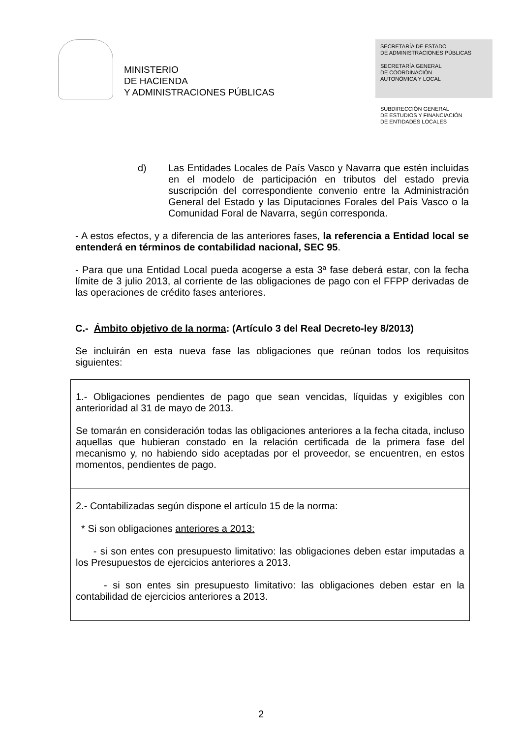MINISTERIO
DE HACIENDA
Y ADMINISTRACIONES PÚBLICAS
SECRETARÍA DE ESTADO
DE ADMINISTRACIONES PÚBLICAS
SECRETARÍA GENERAL
DE COORDINACIÓN
AUTONÓMICA Y LOCAL
SUBDIRECCIÓN GENERAL
DE ESTUDIOS Y FINANCIACIÓN
DE ENTIDADES LOCALES
d) Las Entidades Locales de País Vasco y Navarra que estén incluidas en el modelo de participación en tributos del estado previa suscripción del correspondiente convenio entre la Administración General del Estado y las Diputaciones Forales del País Vasco o la Comunidad Foral de Navarra, según corresponda.
- A estos efectos, y a diferencia de las anteriores fases, la referencia a Entidad local se entenderá en términos de contabilidad nacional, SEC 95.
- Para que una Entidad Local pueda acogerse a esta 3ª fase deberá estar, con la fecha límite de 3 julio 2013, al corriente de las obligaciones de pago con el FFPP derivadas de las operaciones de crédito fases anteriores.
C.- Ámbito objetivo de la norma: (Artículo 3 del Real Decreto-ley 8/2013)
Se incluirán en esta nueva fase las obligaciones que reúnan todos los requisitos siguientes:
| 1.- Obligaciones pendientes de pago que sean vencidas, líquidas y exigibles con anterioridad al 31 de mayo de 2013. Se tomarán en consideración todas las obligaciones anteriores a la fecha citada, incluso aquellas que hubieran constado en la relación certificada de la primera fase del mecanismo y, no habiendo sido aceptadas por el proveedor, se encuentren, en estos momentos, pendientes de pago. |
| 2.- Contabilizadas según dispone el artículo 15 de la norma: * Si son obligaciones anteriores a 2013: - si son entes con presupuesto limitativo: las obligaciones deben estar imputadas a los Presupuestos de ejercicios anteriores a 2013. - si son entes sin presupuesto limitativo: las obligaciones deben estar en la contabilidad de ejercicios anteriores a 2013. |
2